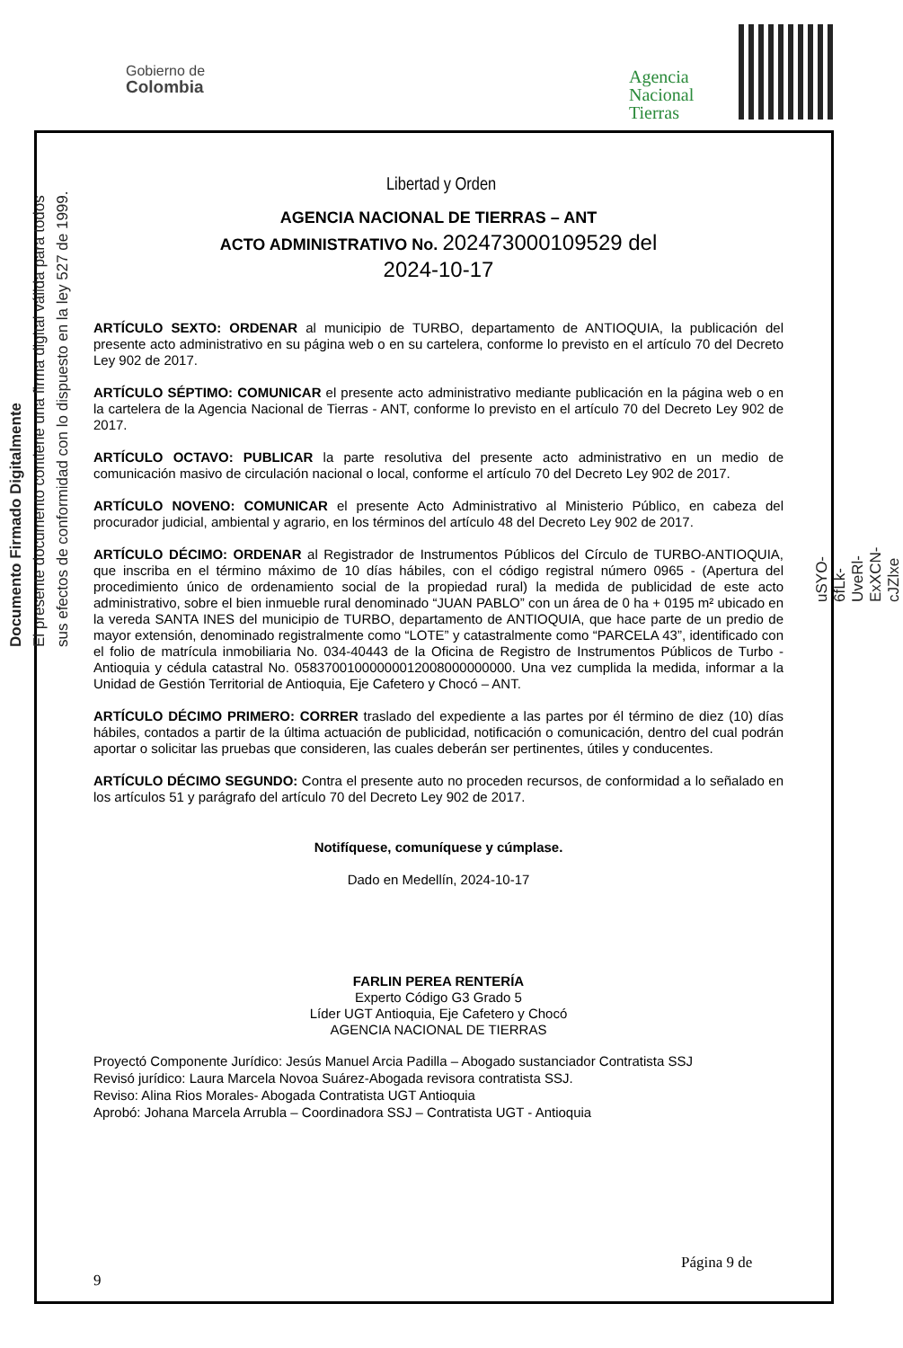Gobierno de
Colombia
Agencia
Nacional
Tierras
Libertad y Orden
Documento Firmado Digitalmente
El presente documento contiene una firma digital válida para todos
sus efectos de conformidad con lo dispuesto en la ley 527 de 1999.
uSYO-6fLk-UveRl-ExXCN-cJZlxe
AGENCIA NACIONAL DE TIERRAS – ANT
ACTO ADMINISTRATIVO No. 202473000109529 del
2024-10-17
ARTÍCULO SEXTO: ORDENAR al municipio de TURBO, departamento de ANTIOQUIA, la publicación del presente acto administrativo en su página web o en su cartelera, conforme lo previsto en el artículo 70 del Decreto Ley 902 de 2017.
ARTÍCULO SÉPTIMO: COMUNICAR el presente acto administrativo mediante publicación en la página web o en la cartelera de la Agencia Nacional de Tierras - ANT, conforme lo previsto en el artículo 70 del Decreto Ley 902 de 2017.
ARTÍCULO OCTAVO: PUBLICAR la parte resolutiva del presente acto administrativo en un medio de comunicación masivo de circulación nacional o local, conforme el artículo 70 del Decreto Ley 902 de 2017.
ARTÍCULO NOVENO: COMUNICAR el presente Acto Administrativo al Ministerio Público, en cabeza del procurador judicial, ambiental y agrario, en los términos del artículo 48 del Decreto Ley 902 de 2017.
ARTÍCULO DÉCIMO: ORDENAR al Registrador de Instrumentos Públicos del Círculo de TURBO-ANTIOQUIA, que inscriba en el término máximo de 10 días hábiles, con el código registral número 0965 - (Apertura del procedimiento único de ordenamiento social de la propiedad rural) la medida de publicidad de este acto administrativo, sobre el bien inmueble rural denominado “JUAN PABLO” con un área de 0 ha + 0195 m² ubicado en la vereda SANTA INES del municipio de TURBO, departamento de ANTIOQUIA, que hace parte de un predio de mayor extensión, denominado registralmente como “LOTE” y catastralmente como “PARCELA 43”, identificado con el folio de matrícula inmobiliaria No. 034-40443 de la Oficina de Registro de Instrumentos Públicos de Turbo - Antioquia y cédula catastral No. 05837001000000012008000000000. Una vez cumplida la medida, informar a la Unidad de Gestión Territorial de Antioquia, Eje Cafetero y Chocó – ANT.
ARTÍCULO DÉCIMO PRIMERO: CORRER traslado del expediente a las partes por él término de diez (10) días hábiles, contados a partir de la última actuación de publicidad, notificación o comunicación, dentro del cual podrán aportar o solicitar las pruebas que consideren, las cuales deberán ser pertinentes, útiles y conducentes.
ARTÍCULO DÉCIMO SEGUNDO: Contra el presente auto no proceden recursos, de conformidad a lo señalado en los artículos 51 y parágrafo del artículo 70 del Decreto Ley 902 de 2017.
Notifíquese, comuníquese y cúmplase.
Dado en Medellín, 2024-10-17
FARLIN PEREA RENTERÍA
Experto Código G3 Grado 5
Líder UGT Antioquia, Eje Cafetero y Chocó
AGENCIA NACIONAL DE TIERRAS
Proyectó Componente Jurídico: Jesús Manuel Arcia Padilla – Abogado sustanciador Contratista SSJ
Revisó jurídico: Laura Marcela Novoa Suárez-Abogada revisora contratista SSJ.
Reviso: Alina Rios Morales- Abogada Contratista UGT Antioquia
Aprobó: Johana Marcela Arrubla – Coordinadora SSJ – Contratista UGT - Antioquia
Página 9 de
9